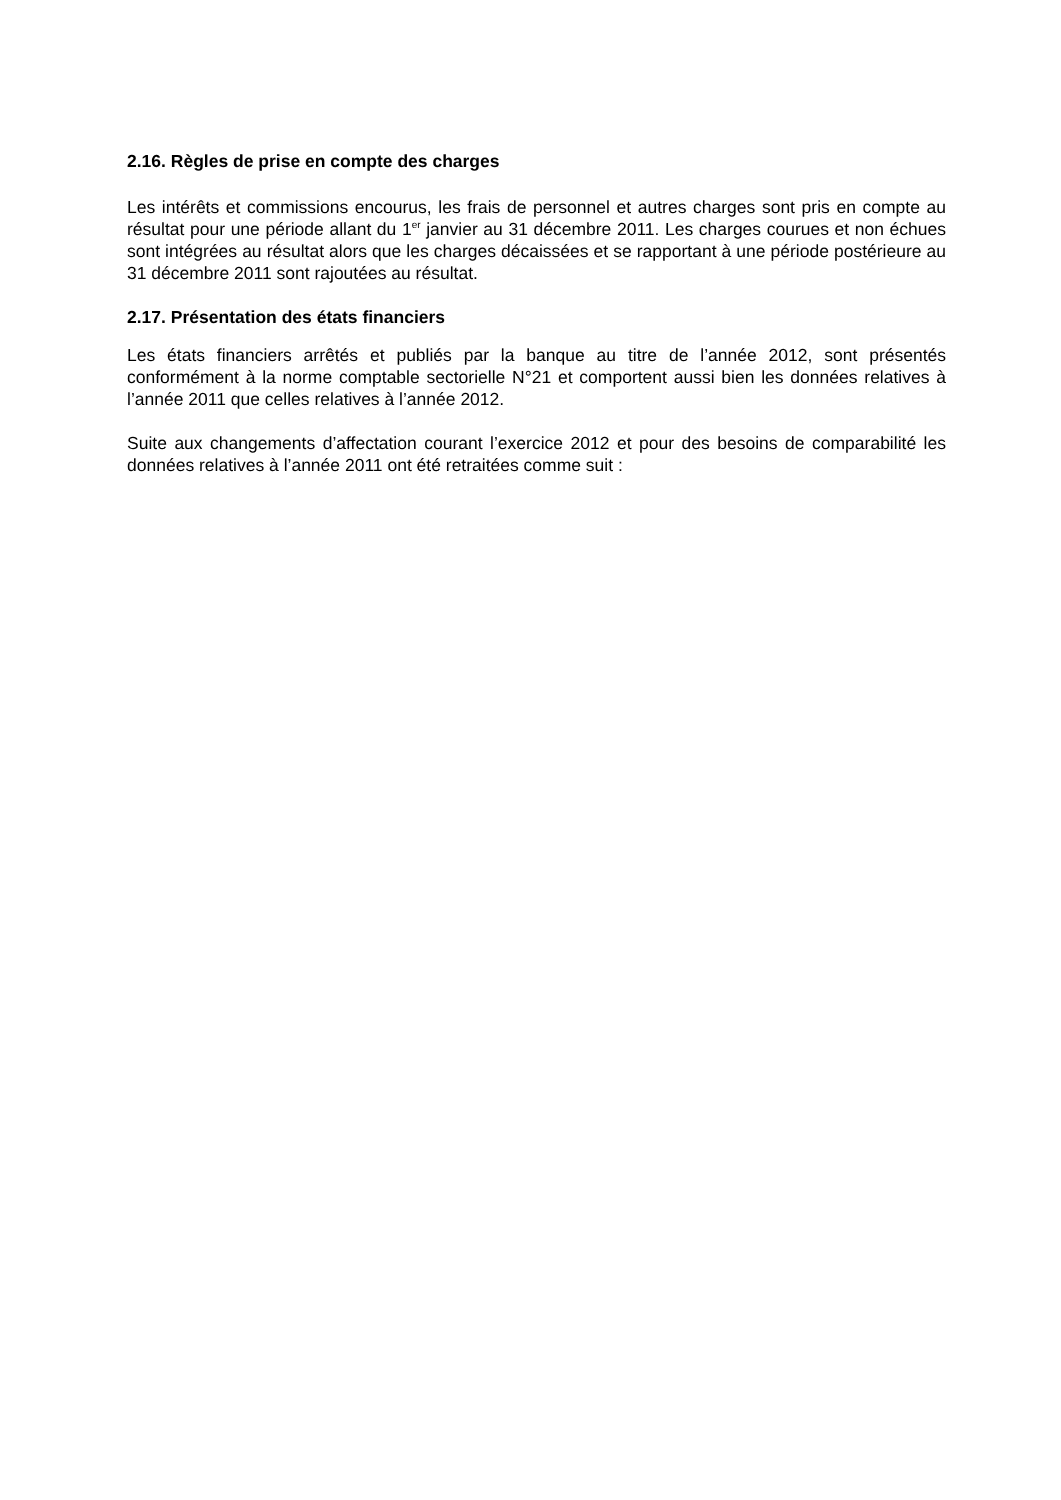2.16. Règles de prise en compte des charges
Les intérêts et commissions encourus, les frais de personnel et autres charges sont pris en compte au résultat pour une période allant du 1<sup>er</sup> janvier au 31 décembre 2011. Les charges courues et non échues sont intégrées au résultat alors que les charges décaissées et se rapportant à une période postérieure au 31 décembre 2011 sont rajoutées au résultat.
2.17. Présentation des états financiers
Les états financiers arrêtés et publiés par la banque au titre de l’année 2012, sont présentés conformément à la norme comptable sectorielle N°21 et comportent aussi bien les données relatives à l’année 2011 que celles relatives à l’année 2012.
Suite aux changements d’affectation courant l’exercice 2012 et pour des besoins de comparabilité les données relatives à l’année 2011 ont été retraitées comme suit :